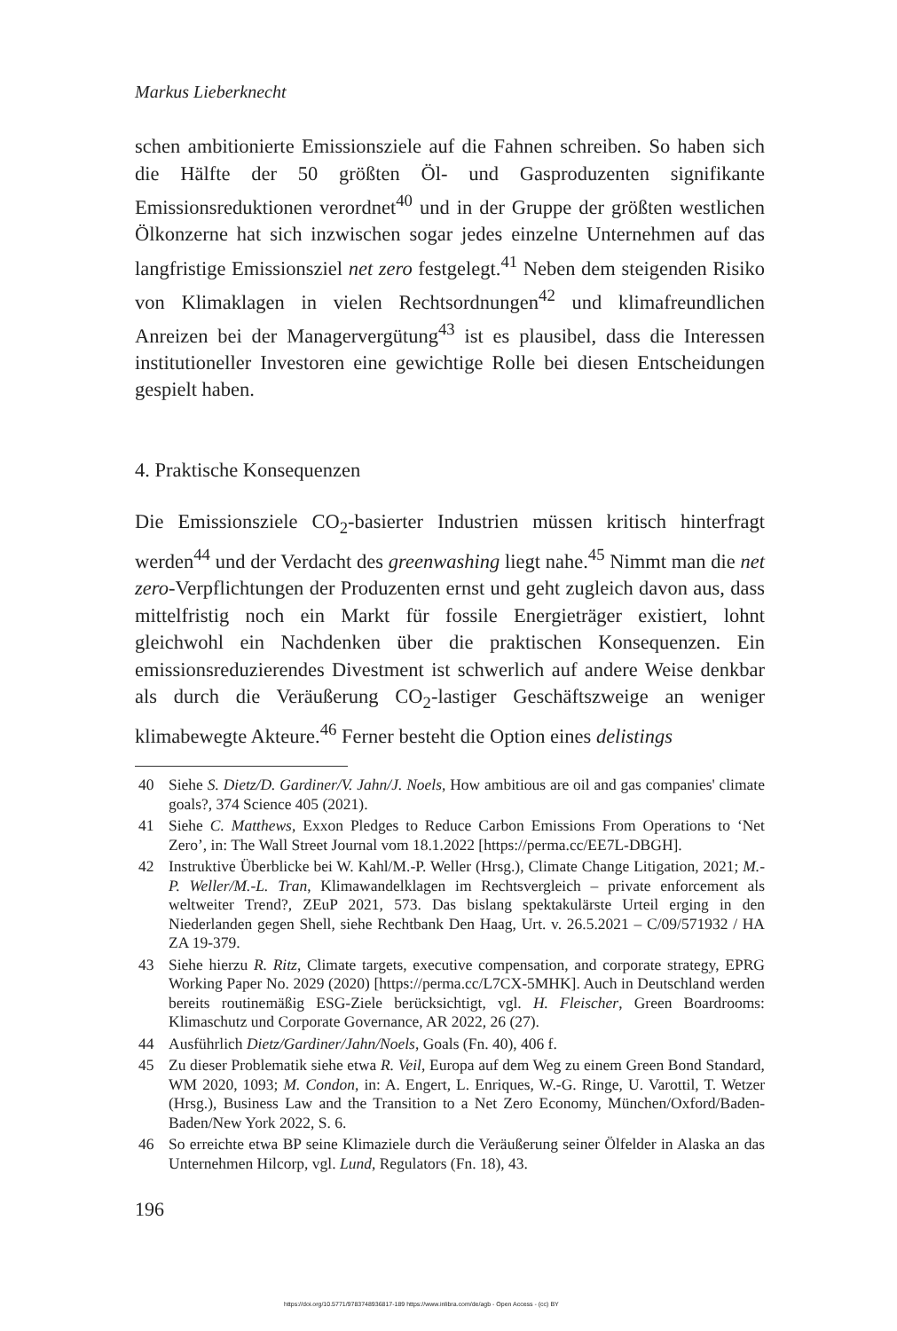Markus Lieberknecht
schen ambitionierte Emissionsziele auf die Fahnen schreiben. So haben sich die Hälfte der 50 größten Öl- und Gasproduzenten signifikante Emissionsreduktionen verordnet<sup>40</sup> und in der Gruppe der größten westlichen Ölkonzerne hat sich inzwischen sogar jedes einzelne Unternehmen auf das langfristige Emissionsziel net zero festgelegt.<sup>41</sup> Neben dem steigenden Risiko von Klimaklagen in vielen Rechtsordnungen<sup>42</sup> und klimafreundlichen Anreizen bei der Managervergütung<sup>43</sup> ist es plausibel, dass die Interessen institutioneller Investoren eine gewichtige Rolle bei diesen Entscheidungen gespielt haben.
4. Praktische Konsequenzen
Die Emissionsziele CO<sub>2</sub>-basierter Industrien müssen kritisch hinterfragt werden<sup>44</sup> und der Verdacht des greenwashing liegt nahe.<sup>45</sup> Nimmt man die net zero-Verpflichtungen der Produzenten ernst und geht zugleich davon aus, dass mittelfristig noch ein Markt für fossile Energieträger existiert, lohnt gleichwohl ein Nachdenken über die praktischen Konsequenzen. Ein emissionsreduzierendes Divestment ist schwerlich auf andere Weise denkbar als durch die Veräußerung CO<sub>2</sub>-lastiger Geschäftszweige an weniger klimabewegte Akteure.<sup>46</sup> Ferner besteht die Option eines delistings
40 Siehe S. Dietz/D. Gardiner/V. Jahn/J. Noels, How ambitious are oil and gas companies' climate goals?, 374 Science 405 (2021).
41 Siehe C. Matthews, Exxon Pledges to Reduce Carbon Emissions From Operations to ‘Net Zero’, in: The Wall Street Journal vom 18.1.2022 [https://perma.cc/EE7L-DBGH].
42 Instruktive Überblicke bei W. Kahl/M.-P. Weller (Hrsg.), Climate Change Litigation, 2021; M.-P. Weller/M.-L. Tran, Klimawandelklagen im Rechtsvergleich – private enforcement als weltweiter Trend?, ZEuP 2021, 573. Das bislang spektakulärste Urteil erging in den Niederlanden gegen Shell, siehe Rechtbank Den Haag, Urt. v. 26.5.2021 – C/09/571932 / HA ZA 19-379.
43 Siehe hierzu R. Ritz, Climate targets, executive compensation, and corporate strategy, EPRG Working Paper No. 2029 (2020) [https://perma.cc/L7CX-5MHK]. Auch in Deutschland werden bereits routinemäßig ESG-Ziele berücksichtigt, vgl. H. Fleischer, Green Boardrooms: Klimaschutz und Corporate Governance, AR 2022, 26 (27).
44 Ausführlich Dietz/Gardiner/Jahn/Noels, Goals (Fn. 40), 406 f.
45 Zu dieser Problematik siehe etwa R. Veil, Europa auf dem Weg zu einem Green Bond Standard, WM 2020, 1093; M. Condon, in: A. Engert, L. Enriques, W.-G. Ringe, U. Varottil, T. Wetzer (Hrsg.), Business Law and the Transition to a Net Zero Economy, München/Oxford/Baden-Baden/New York 2022, S. 6.
46 So erreichte etwa BP seine Klimaziele durch die Veräußerung seiner Ölfelder in Alaska an das Unternehmen Hilcorp, vgl. Lund, Regulators (Fn. 18), 43.
196
https://doi.org/10.5771/9783748936817-189 https://www.inlibra.com/de/agb - Open Access - (cc) BY